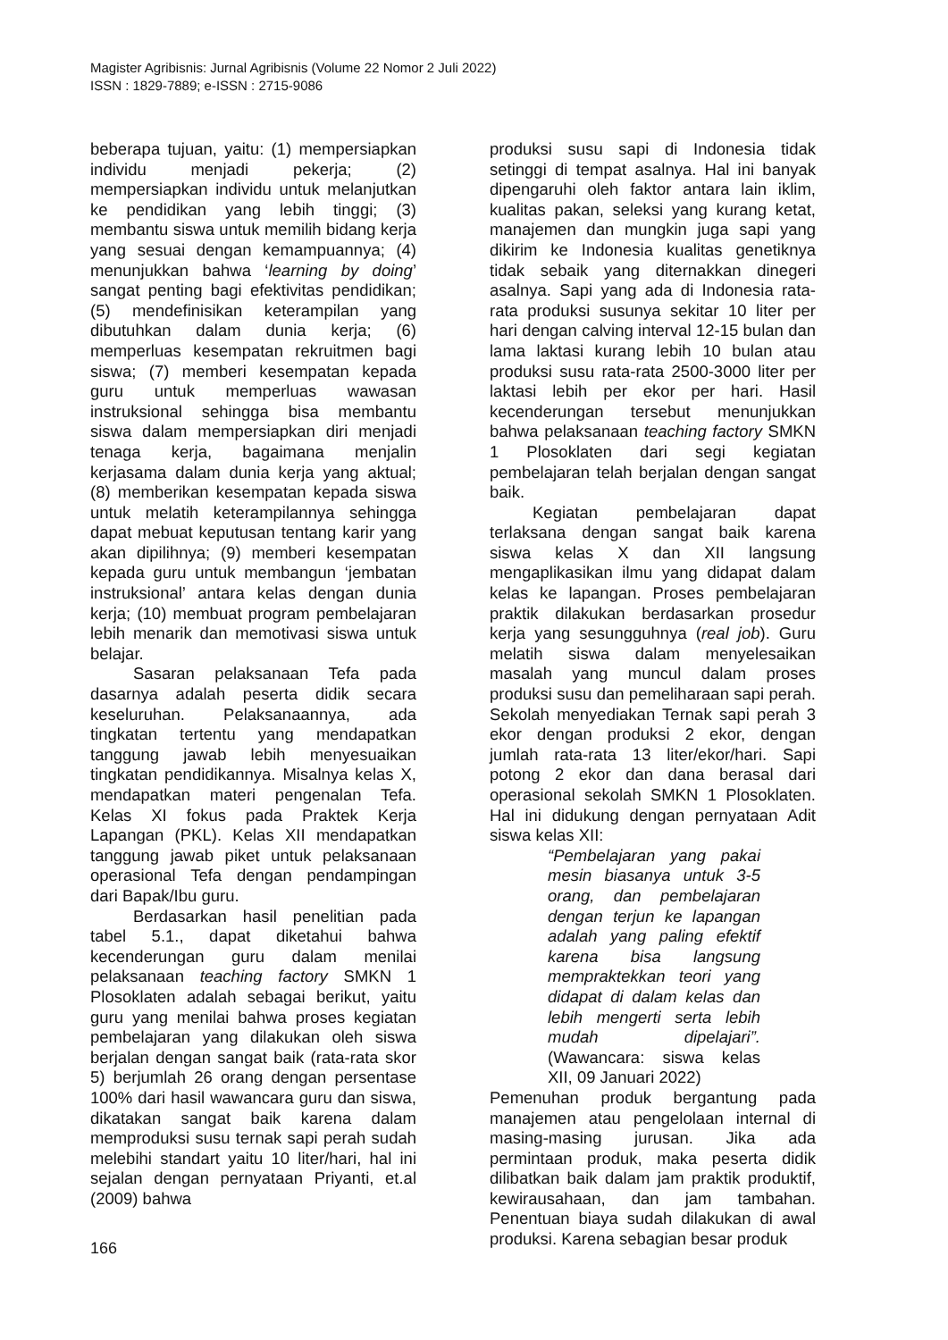Magister Agribisnis: Jurnal Agribisnis (Volume 22 Nomor 2 Juli 2022)
ISSN : 1829-7889; e-ISSN : 2715-9086
beberapa tujuan, yaitu: (1) mempersiapkan individu menjadi pekerja; (2) mempersiapkan individu untuk melanjutkan ke pendidikan yang lebih tinggi; (3) membantu siswa untuk memilih bidang kerja yang sesuai dengan kemampuannya; (4) menunjukkan bahwa ‘learning by doing’ sangat penting bagi efektivitas pendidikan; (5) mendefinisikan keterampilan yang dibutuhkan dalam dunia kerja; (6) memperluas kesempatan rekruitmen bagi siswa; (7) memberi kesempatan kepada guru untuk memperluas wawasan instruksional sehingga bisa membantu siswa dalam mempersiapkan diri menjadi tenaga kerja, bagaimana menjalin kerjasama dalam dunia kerja yang aktual; (8) memberikan kesempatan kepada siswa untuk melatih keterampilannya sehingga dapat mebuat keputusan tentang karir yang akan dipilihnya; (9) memberi kesempatan kepada guru untuk membangun ‘jembatan instruksional’ antara kelas dengan dunia kerja; (10) membuat program pembelajaran lebih menarik dan memotivasi siswa untuk belajar.
Sasaran pelaksanaan Tefa pada dasarnya adalah peserta didik secara keseluruhan. Pelaksanaannya, ada tingkatan tertentu yang mendapatkan tanggung jawab lebih menyesuaikan tingkatan pendidikannya. Misalnya kelas X, mendapatkan materi pengenalan Tefa. Kelas XI fokus pada Praktek Kerja Lapangan (PKL). Kelas XII mendapatkan tanggung jawab piket untuk pelaksanaan operasional Tefa dengan pendampingan dari Bapak/Ibu guru.
Berdasarkan hasil penelitian pada tabel 5.1., dapat diketahui bahwa kecenderungan guru dalam menilai pelaksanaan teaching factory SMKN 1 Plosoklaten adalah sebagai berikut, yaitu guru yang menilai bahwa proses kegiatan pembelajaran yang dilakukan oleh siswa berjalan dengan sangat baik (rata-rata skor 5) berjumlah 26 orang dengan persentase 100% dari hasil wawancara guru dan siswa, dikatakan sangat baik karena dalam memproduksi susu ternak sapi perah sudah melebihi standart yaitu 10 liter/hari, hal ini sejalan dengan pernyataan Priyanti, et.al (2009) bahwa
produksi susu sapi di Indonesia tidak setinggi di tempat asalnya. Hal ini banyak dipengaruhi oleh faktor antara lain iklim, kualitas pakan, seleksi yang kurang ketat, manajemen dan mungkin juga sapi yang dikirim ke Indonesia kualitas genetiknya tidak sebaik yang diternakkan dinegeri asalnya. Sapi yang ada di Indonesia rata-rata produksi susunya sekitar 10 liter per hari dengan calving interval 12-15 bulan dan lama laktasi kurang lebih 10 bulan atau produksi susu rata-rata 2500-3000 liter per laktasi lebih per ekor per hari. Hasil kecenderungan tersebut menunjukkan bahwa pelaksanaan teaching factory SMKN 1 Plosoklaten dari segi kegiatan pembelajaran telah berjalan dengan sangat baik.
Kegiatan pembelajaran dapat terlaksana dengan sangat baik karena siswa kelas X dan XII langsung mengaplikasikan ilmu yang didapat dalam kelas ke lapangan. Proses pembelajaran praktik dilakukan berdasarkan prosedur kerja yang sesungguhnya (real job). Guru melatih siswa dalam menyelesaikan masalah yang muncul dalam proses produksi susu dan pemeliharaan sapi perah. Sekolah menyediakan Ternak sapi perah 3 ekor dengan produksi 2 ekor, dengan jumlah rata-rata 13 liter/ekor/hari. Sapi potong 2 ekor dan dana berasal dari operasional sekolah SMKN 1 Plosoklaten. Hal ini didukung dengan pernyataan Adit siswa kelas XII:
“Pembelajaran yang pakai mesin biasanya untuk 3-5 orang, dan pembelajaran dengan terjun ke lapangan adalah yang paling efektif karena bisa langsung mempraktekkan teori yang didapat di dalam kelas dan lebih mengerti serta lebih mudah dipelajari”. (Wawancara: siswa kelas XII, 09 Januari 2022)
Pemenuhan produk bergantung pada manajemen atau pengelolaan internal di masing-masing jurusan. Jika ada permintaan produk, maka peserta didik dilibatkan baik dalam jam praktik produktif, kewirausahaan, dan jam tambahan. Penentuan biaya sudah dilakukan di awal produksi. Karena sebagian besar produk
166